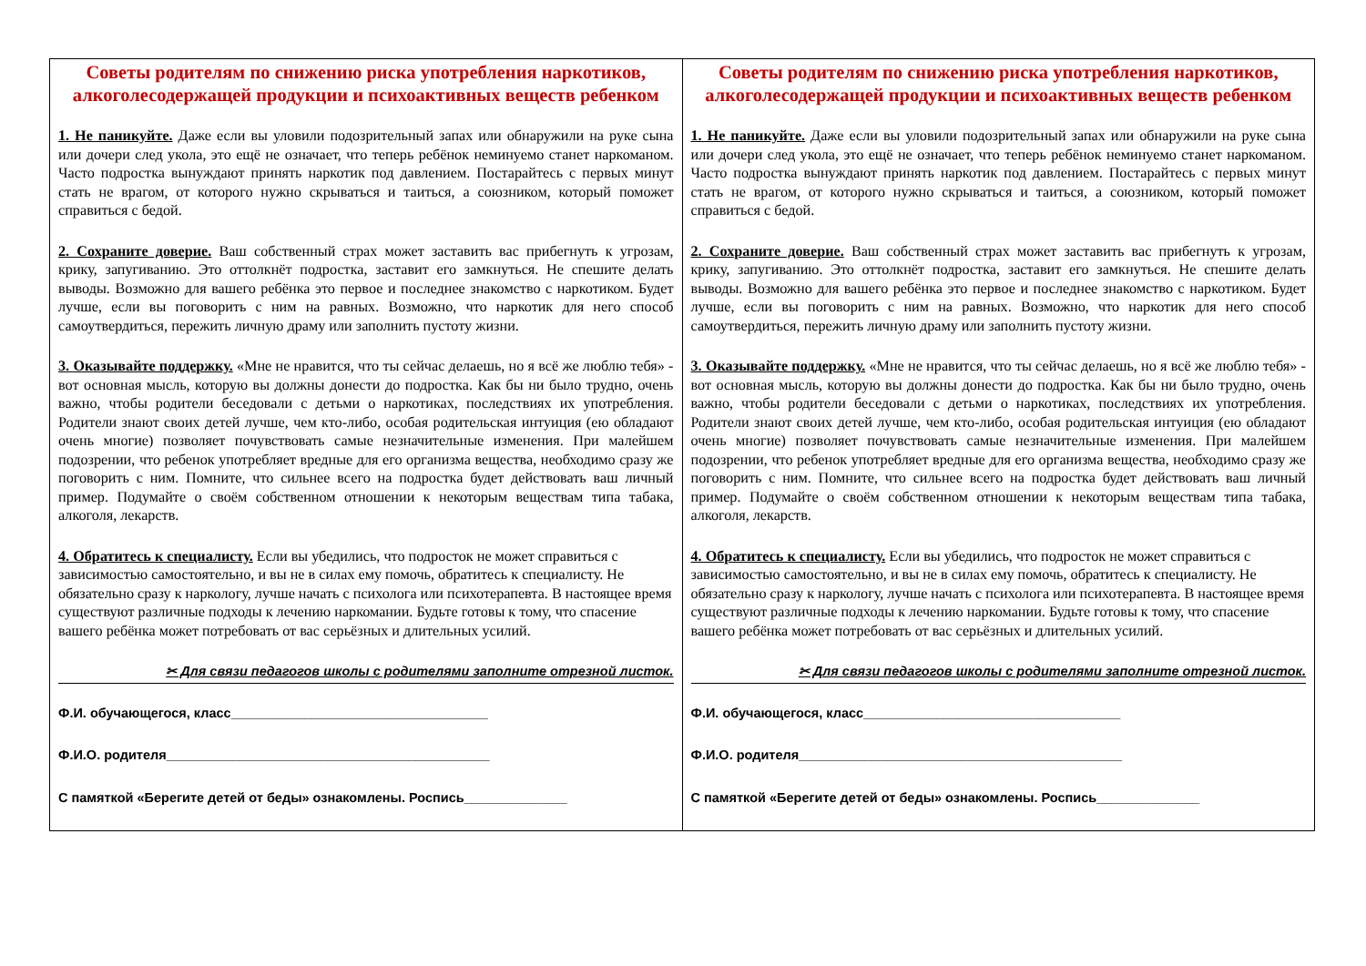| Советы родителям по снижению риска употребления наркотиков, алкоголесодержащей продукции и психоактивных веществ ребенком 1. Не паникуйте. Даже если вы уловили подозрительный запах или обнаружили на руке сына или дочери след укола, это ещё не означает, что теперь ребёнок неминуемо станет наркоманом. Часто подростка вынуждают принять наркотик под давлением. Постарайтесь с первых минут стать не врагом, от которого нужно скрываться и таиться, а союзником, который поможет справиться с бедой. 2. Сохраните доверие. Ваш собственный страх может заставить вас прибегнуть к угрозам, крику, запугиванию. Это оттолкнёт подростка, заставит его замкнуться. Не спешите делать выводы. Возможно для вашего ребёнка это первое и последнее знакомство с наркотиком. Будет лучше, если вы поговорить с ним на равных. Возможно, что наркотик для него способ самоутвердиться, пережить личную драму или заполнить пустоту жизни. 3. Оказывайте поддержку. «Мне не нравится, что ты сейчас делаешь, но я всё же люблю тебя» - вот основная мысль, которую вы должны донести до подростка. Как бы ни было трудно, очень важно, чтобы родители беседовали с детьми о наркотиках, последствиях их употребления. Родители знают своих детей лучше, чем кто-либо, особая родительская интуиция (ею обладают очень многие) позволяет почувствовать самые незначительные изменения. При малейшем подозрении, что ребенок употребляет вредные для его организма вещества, необходимо сразу же поговорить с ним. Помните, что сильнее всего на подростка будет действовать ваш личный пример. Подумайте о своём собственном отношении к некоторым веществам типа табака, алкоголя, лекарств. 4. Обратитесь к специалисту. Если вы убедились, что подросток не может справиться с зависимостью самостоятельно, и вы не в силах ему помочь, обратитесь к специалисту. Не обязательно сразу к наркологу, лучше начать с психолога или психотерапевта. В настоящее время существуют различные подходы к лечению наркомании. Будьте готовы к тому, что спасение вашего ребёнка может потребовать от вас серьёзных и длительных усилий. ✂ Для связи педагогов школы с родителями заполните отрезной листок. Ф.И. обучающегося, класс___________________________________ Ф.И.О. родителя____________________________________________ С памяткой «Берегите детей от беды» ознакомлены. Роспись______________ | Советы родителям по снижению риска употребления наркотиков, алкоголесодержащей продукции и психоактивных веществ ребенком 1. Не паникуйте. Даже если вы уловили подозрительный запах или обнаружили на руке сына или дочери след укола, это ещё не означает, что теперь ребёнок неминуемо станет наркоманом. Часто подростка вынуждают принять наркотик под давлением. Постарайтесь с первых минут стать не врагом, от которого нужно скрываться и таиться, а союзником, который поможет справиться с бедой. 2. Сохраните доверие. Ваш собственный страх может заставить вас прибегнуть к угрозам, крику, запугиванию. Это оттолкнёт подростка, заставит его замкнуться. Не спешите делать выводы. Возможно для вашего ребёнка это первое и последнее знакомство с наркотиком. Будет лучше, если вы поговорить с ним на равных. Возможно, что наркотик для него способ самоутвердиться, пережить личную драму или заполнить пустоту жизни. 3. Оказывайте поддержку. «Мне не нравится, что ты сейчас делаешь, но я всё же люблю тебя» - вот основная мысль, которую вы должны донести до подростка. Как бы ни было трудно, очень важно, чтобы родители беседовали с детьми о наркотиках, последствиях их употребления. Родители знают своих детей лучше, чем кто-либо, особая родительская интуиция (ею обладают очень многие) позволяет почувствовать самые незначительные изменения. При малейшем подозрении, что ребенок употребляет вредные для его организма вещества, необходимо сразу же поговорить с ним. Помните, что сильнее всего на подростка будет действовать ваш личный пример. Подумайте о своём собственном отношении к некоторым веществам типа табака, алкоголя, лекарств. 4. Обратитесь к специалисту. Если вы убедились, что подросток не может справиться с зависимостью самостоятельно, и вы не в силах ему помочь, обратитесь к специалисту. Не обязательно сразу к наркологу, лучше начать с психолога или психотерапевта. В настоящее время существуют различные подходы к лечению наркомании. Будьте готовы к тому, что спасение вашего ребёнка может потребовать от вас серьёзных и длительных усилий. ✂ Для связи педагогов школы с родителями заполните отрезной листок. Ф.И. обучающегося, класс___________________________________ Ф.И.О. родителя____________________________________________ С памяткой «Берегите детей от беды» ознакомлены. Роспись______________ |